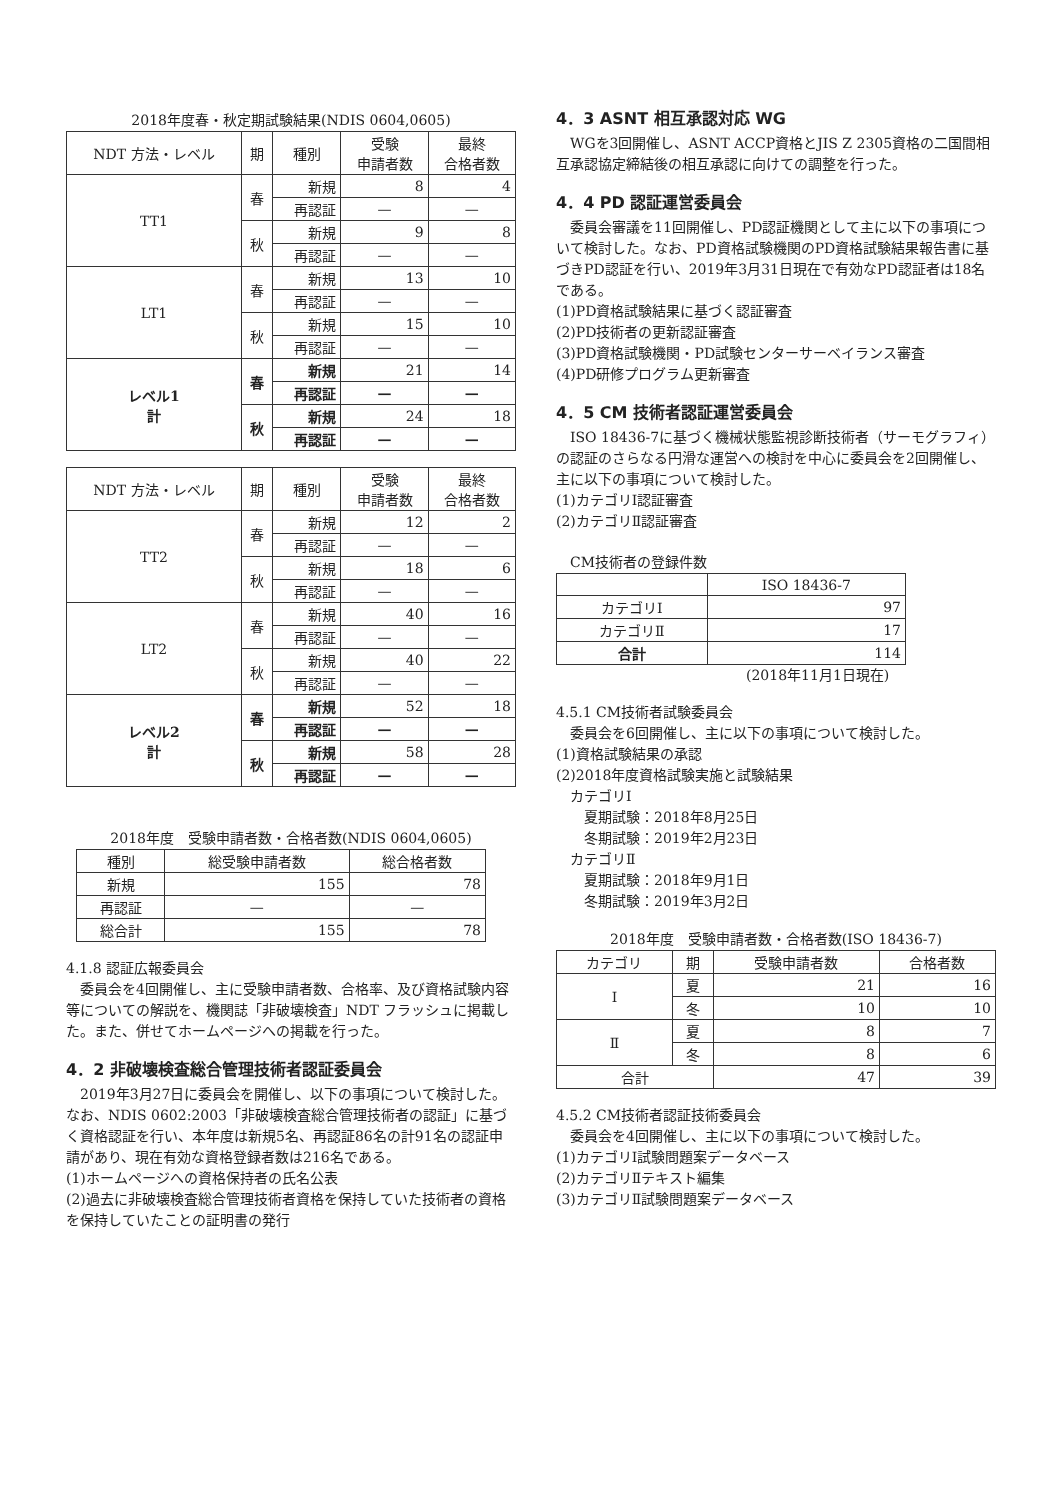2018年度春・秋定期試験結果(NDIS 0604,0605)
| NDT 方法・レベル | 期 | 種別 | 受験 申請者数 | 最終 合格者数 |
| --- | --- | --- | --- | --- |
| TT1 | 春 | 新規 | 8 | 4 |
| | | 再認証 | — | — |
| | 秋 | 新規 | 9 | 8 |
| | | 再認証 | — | — |
| LT1 | 春 | 新規 | 13 | 10 |
| | | 再認証 | — | — |
| | 秋 | 新規 | 15 | 10 |
| | | 再認証 | — | — |
| レベル1 計 | 春 | 新規 | 21 | 14 |
| | | 再認証 | — | — |
| | 秋 | 新規 | 24 | 18 |
| | | 再認証 | — | — |
| NDT 方法・レベル | 期 | 種別 | 受験 申請者数 | 最終 合格者数 |
| --- | --- | --- | --- | --- |
| TT2 | 春 | 新規 | 12 | 2 |
| | | 再認証 | — | — |
| | 秋 | 新規 | 18 | 6 |
| | | 再認証 | — | — |
| LT2 | 春 | 新規 | 40 | 16 |
| | | 再認証 | — | — |
| | 秋 | 新規 | 40 | 22 |
| | | 再認証 | — | — |
| レベル2 計 | 春 | 新規 | 52 | 18 |
| | | 再認証 | — | — |
| | 秋 | 新規 | 58 | 28 |
| | | 再認証 | — | — |
2018年度　受験申請者数・合格者数(NDIS 0604,0605)
| 種別 | 総受験申請者数 | 総合格者数 |
| --- | --- | --- |
| 新規 | 155 | 78 |
| 再認証 | — | — |
| 総合計 | 155 | 78 |
4.1.8 認証広報委員会
　委員会を4回開催し、主に受験申請者数、合格率、及び資格試験内容等についての解説を、機関誌「非破壊検査」NDT フラッシュに掲載した。また、併せてホームページへの掲載を行った。
4．2 非破壊検査総合管理技術者認証委員会
　2019年3月27日に委員会を開催し、以下の事項について検討した。なお、NDIS 0602:2003「非破壊検査総合管理技術者の認証」に基づく資格認証を行い、本年度は新規5名、再認証86名の計91名の認証申請があり、現在有効な資格登録者数は216名である。
(1)ホームページへの資格保持者の氏名公表
(2)過去に非破壊検査総合管理技術者資格を保持していた技術者の資格を保持していたことの証明書の発行
4．3 ASNT 相互承認対応 WG
　WGを3回開催し、ASNT ACCP資格とJIS Z 2305資格の二国間相互承認協定締結後の相互承認に向けての調整を行った。
4．4 PD 認証運営委員会
　委員会審議を11回開催し、PD認証機関として主に以下の事項について検討した。なお、PD資格試験機関のPD資格試験結果報告書に基づきPD認証を行い、2019年3月31日現在で有効なPD認証者は18名である。
(1)PD資格試験結果に基づく認証審査
(2)PD技術者の更新認証審査
(3)PD資格試験機関・PD試験センターサーベイランス審査
(4)PD研修プログラム更新審査
4．5 CM 技術者認証運営委員会
　ISO 18436-7に基づく機械状態監視診断技術者（サーモグラフィ）の認証のさらなる円滑な運営への検討を中心に委員会を2回開催し、主に以下の事項について検討した。
(1)カテゴリⅠ認証審査
(2)カテゴリⅡ認証審査
　CM技術者の登録件数
| | ISO 18436-7 |
| --- | --- |
| カテゴリⅠ | 97 |
| カテゴリⅡ | 17 |
| 合計 | 114 |
(2018年11月1日現在)
4.5.1 CM技術者試験委員会
　委員会を6回開催し、主に以下の事項について検討した。
(1)資格試験結果の承認
(2)2018年度資格試験実施と試験結果
　カテゴリⅠ
　　夏期試験：2018年8月25日
　　冬期試験：2019年2月23日
　カテゴリⅡ
　　夏期試験：2018年9月1日
　　冬期試験：2019年3月2日
2018年度　受験申請者数・合格者数(ISO 18436-7)
| カテゴリ | 期 | 受験申請者数 | 合格者数 |
| --- | --- | --- | --- |
| Ⅰ | 夏 | 21 | 16 |
| | 冬 | 10 | 10 |
| Ⅱ | 夏 | 8 | 7 |
| | 冬 | 8 | 6 |
| 合計 | | 47 | 39 |
4.5.2 CM技術者認証技術委員会
　委員会を4回開催し、主に以下の事項について検討した。
(1)カテゴリⅠ試験問題案データベース
(2)カテゴリⅡテキスト編集
(3)カテゴリⅡ試験問題案データベース